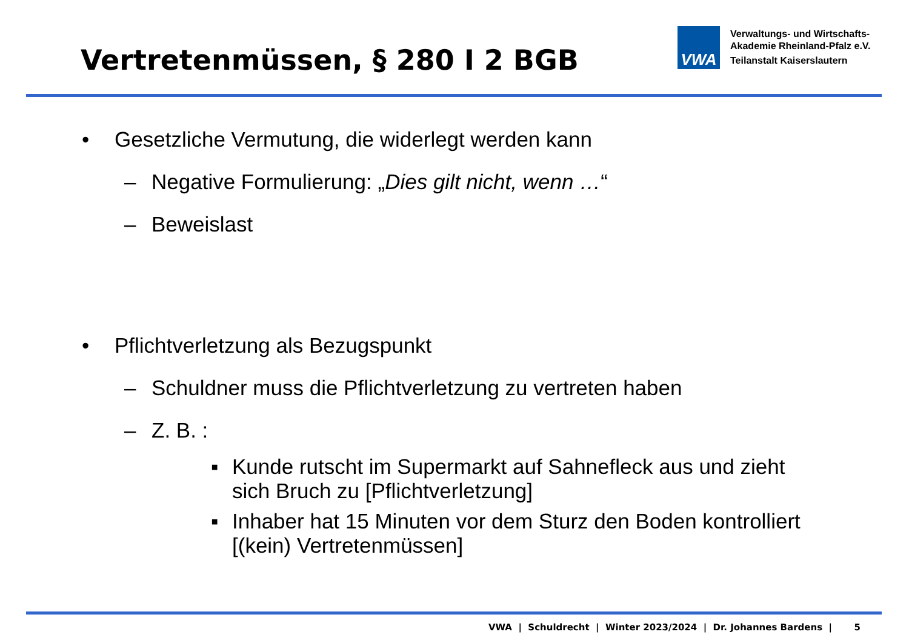Vertretenmüssen, § 280 I 2 BGB
VWA
Verwaltungs- und Wirtschafts-
Akademie Rheinland-Pfalz e.V.
Teilanstalt Kaiserslautern
• Gesetzliche Vermutung, die widerlegt werden kann
– Negative Formulierung: „Dies gilt nicht, wenn …“
– Beweislast
• Pflichtverletzung als Bezugspunkt
– Schuldner muss die Pflichtverletzung zu vertreten haben
– Z. B. :
▪ Kunde rutscht im Supermarkt auf Sahnefleck aus und zieht sich Bruch zu [Pflichtverletzung]
▪ Inhaber hat 15 Minuten vor dem Sturz den Boden kontrolliert [(kein) Vertretenmüssen]
VWA | Schuldrecht | Winter 2023/2024 | Dr. Johannes Bardens | 5